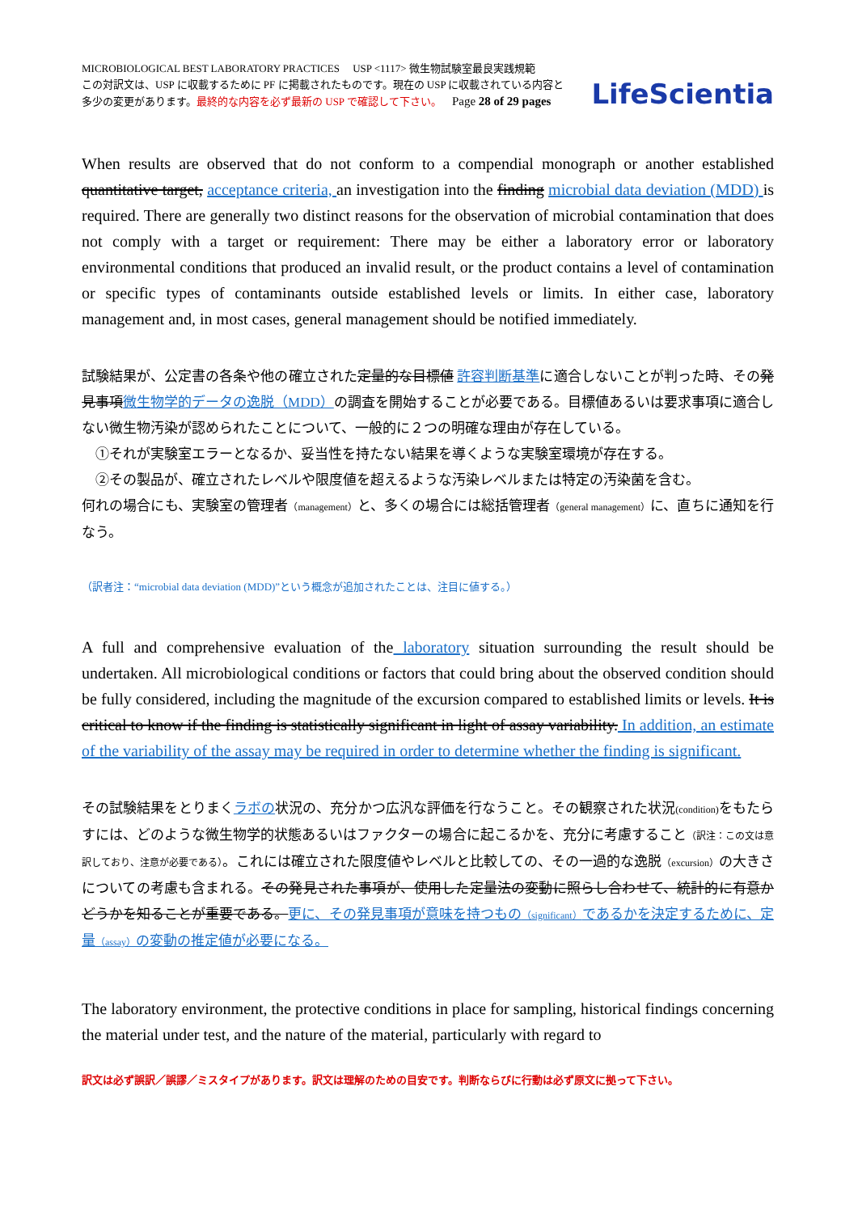MICROBIOLOGICAL BEST LABORATORY PRACTICES USP <1117> 微生物試験室最良実践規範
この対訳文は、USP に収載するために PF に掲載されたものです。現在の USP に収載されている内容と
多少の変更があります。最終的な内容を必ず最新の USP で確認して下さい。 Page 28 of 29 pages
LifeScientia
When results are observed that do not conform to a compendial monograph or another established quantitative target, acceptance criteria, an investigation into the finding microbial data deviation (MDD) is required. There are generally two distinct reasons for the observation of microbial contamination that does not comply with a target or requirement: There may be either a laboratory error or laboratory environmental conditions that produced an invalid result, or the product contains a level of contamination or specific types of contaminants outside established levels or limits. In either case, laboratory management and, in most cases, general management should be notified immediately.
試験結果が、公定書の各条や他の確立された定量的な目標値 許容判断基準に適合しないことが判った時、その発見事項微生物学的データの逸脱（MDD）の調査を開始することが必要である。目標値あるいは要求事項に適合しない微生物汚染が認められたことについて、一般的に２つの明確な理由が存在している。
　①それが実験室エラーとなるか、妥当性を持たない結果を導くような実験室環境が存在する。
　②その製品が、確立されたレベルや限度値を超えるような汚染レベルまたは特定の汚染菌を含む。
何れの場合にも、実験室の管理者（management）と、多くの場合には総括管理者（general management）に、直ちに通知を行なう。
（訳者注：“microbial data deviation (MDD)”という概念が追加されたことは、注目に値する。）
A full and comprehensive evaluation of the laboratory situation surrounding the result should be undertaken. All microbiological conditions or factors that could bring about the observed condition should be fully considered, including the magnitude of the excursion compared to established limits or levels. It is critical to know if the finding is statistically significant in light of assay variability. In addition, an estimate of the variability of the assay may be required in order to determine whether the finding is significant.
その試験結果をとりまくラボの状況の、充分かつ広汎な評価を行なうこと。その観察された状況(condition) をもたらすには、どのような微生物学的状態あるいはファクターの場合に起こるかを、充分に考慮すること（訳注：この文は意訳しており、注意が必要である）。これには確立された限度値やレベルと比較しての、その一過的な逸脱（excursion）の大きさについての考慮も含まれる。その発見された事項が、使用した定量法の変動に照らし合わせて、統計的に有意かどうかを知ることが重要である。更に、その発見事項が意味を持つもの（significant）であるかを決定するために、定量（assay）の変動の推定値が必要になる。
The laboratory environment, the protective conditions in place for sampling, historical findings concerning the material under test, and the nature of the material, particularly with regard to
訳文は必ず誤訳／誤謬／ミスタイプがあります。訳文は理解のための目安です。判断ならびに行動は必ず原文に拠って下さい。